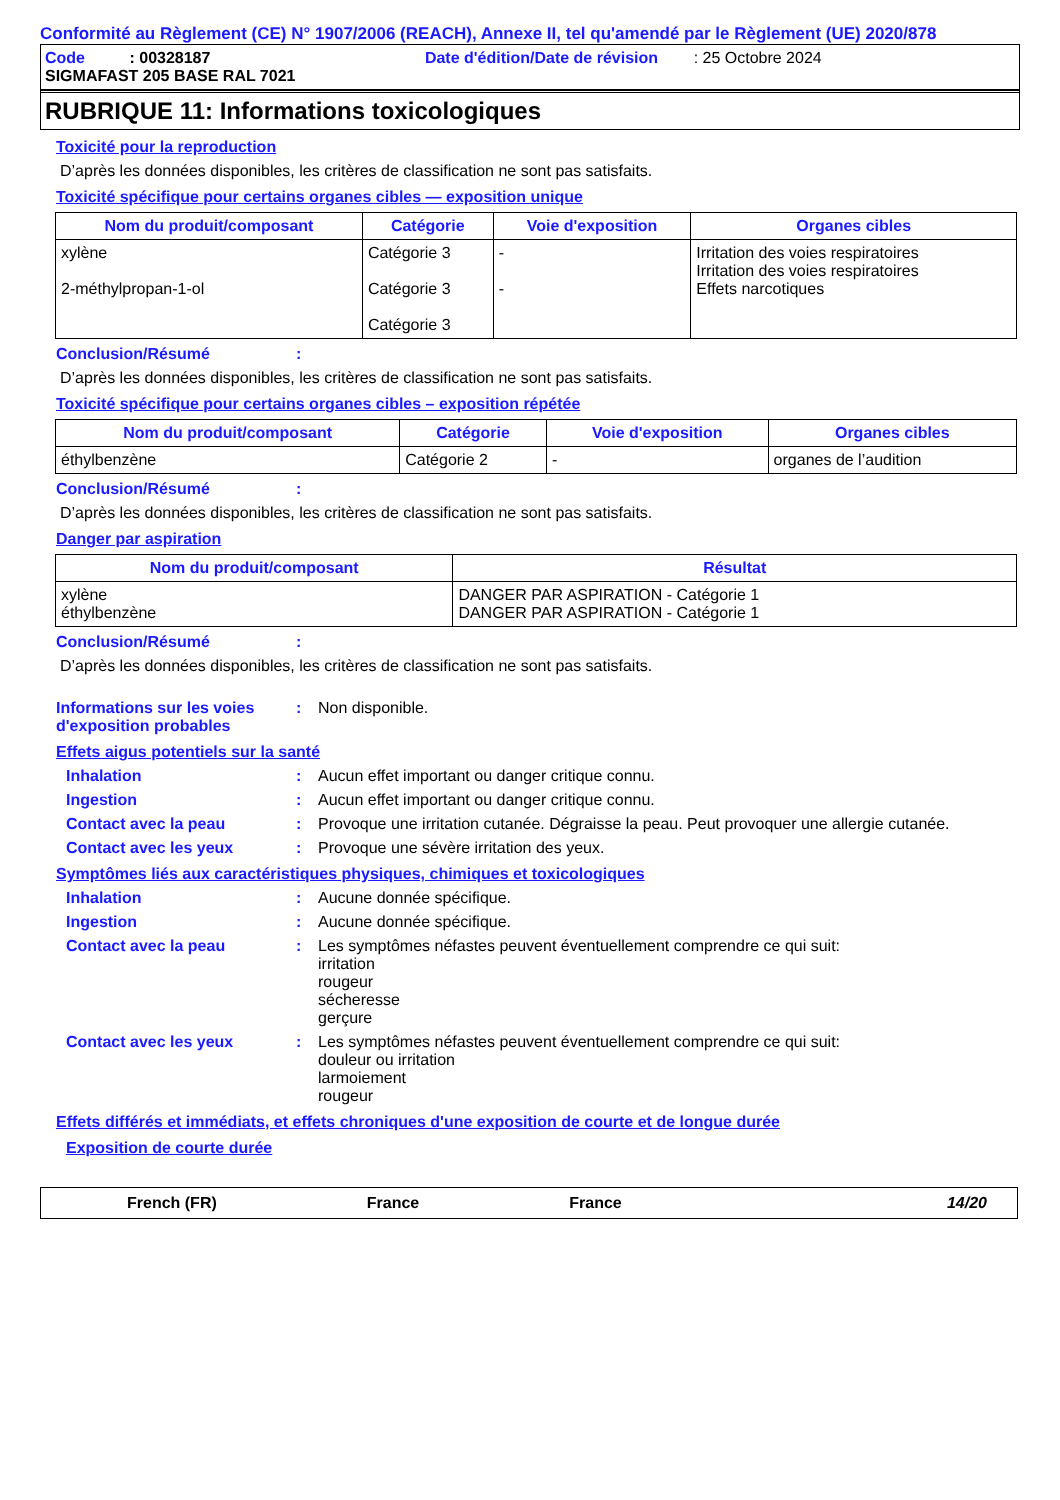Conformité au Règlement (CE) N° 1907/2006 (REACH), Annexe II, tel qu'amendé par le Règlement (UE) 2020/878
Code : 00328187 Date d'édition/Date de révision : 25 Octobre 2024
SIGMAFAST 205 BASE RAL 7021
RUBRIQUE 11: Informations toxicologiques
Toxicité pour la reproduction
D’après les données disponibles, les critères de classification ne sont pas satisfaits.
Toxicité spécifique pour certains organes cibles — exposition unique
| Nom du produit/composant | Catégorie | Voie d'exposition | Organes cibles |
| --- | --- | --- | --- |
| xylène 2-méthylpropan-1-ol | Catégorie 3 Catégorie 3 Catégorie 3 | - - | Irritation des voies respiratoires Irritation des voies respiratoires Effets narcotiques |
Conclusion/Résumé:
D’après les données disponibles, les critères de classification ne sont pas satisfaits.
Toxicité spécifique pour certains organes cibles – exposition répétée
| Nom du produit/composant | Catégorie | Voie d'exposition | Organes cibles |
| --- | --- | --- | --- |
| éthylbenzène | Catégorie 2 | - | organes de l’audition |
Conclusion/Résumé:
D’après les données disponibles, les critères de classification ne sont pas satisfaits.
Danger par aspiration
| Nom du produit/composant | Résultat |
| --- | --- |
| xylène éthylbenzène | DANGER PAR ASPIRATION - Catégorie 1 DANGER PAR ASPIRATION - Catégorie 1 |
Conclusion/Résumé:
D’après les données disponibles, les critères de classification ne sont pas satisfaits.
Informations sur les voies d'exposition probables: Non disponible.
Effets aigus potentiels sur la santé
Inhalation: Aucun effet important ou danger critique connu.
Ingestion: Aucun effet important ou danger critique connu.
Contact avec la peau: Provoque une irritation cutanée. Dégraisse la peau. Peut provoquer une allergie cutanée.
Contact avec les yeux: Provoque une sévère irritation des yeux.
Symptômes liés aux caractéristiques physiques, chimiques et toxicologiques
Inhalation: Aucune donnée spécifique.
Ingestion: Aucune donnée spécifique.
Contact avec la peau: Les symptômes néfastes peuvent éventuellement comprendre ce qui suit:
irritation
rougeur
sécheresse
gerçure
Contact avec les yeux: Les symptômes néfastes peuvent éventuellement comprendre ce qui suit:
douleur ou irritation
larmoiement
rougeur
Effets différés et immédiats, et effets chroniques d'une exposition de courte et de longue durée
Exposition de courte durée
French (FR) France France 14/20